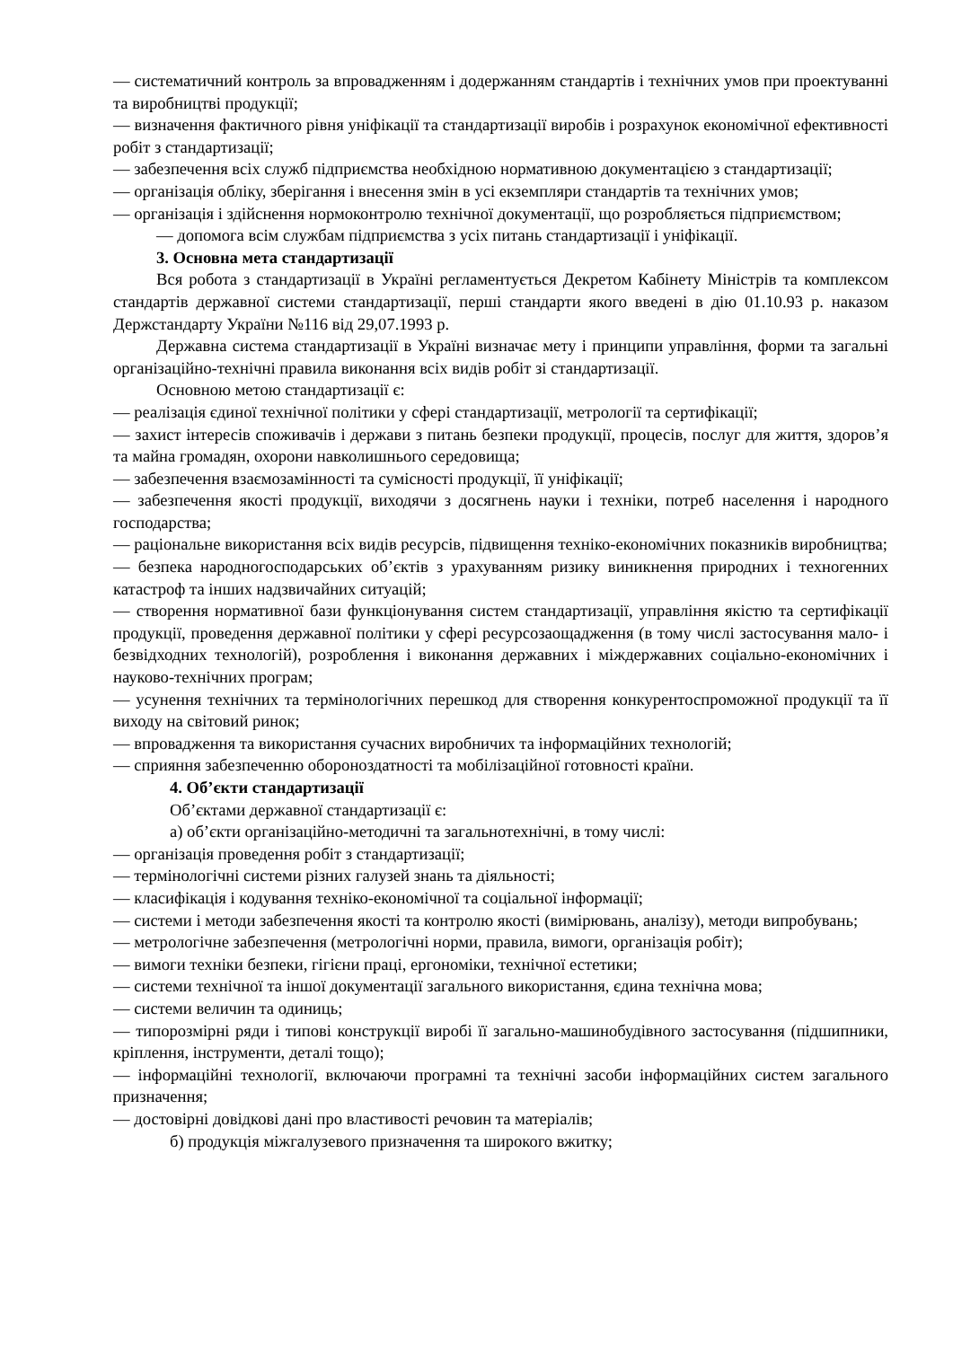— систематичний контроль за впровадженням і додержанням стандартів і технічних умов при проектуванні та виробництві продукції;
— визначення фактичного рівня уніфікації та стандартизації виробів і розрахунок економічної ефективності робіт з стандартизації;
— забезпечення всіх служб підприємства необхідною нормативною документацією з стандартизації;
— організація обліку, зберігання і внесення змін в усі екземпляри стандартів та технічних умов;
— організація і здійснення нормоконтролю технічної документації, що розробляється підприємством;
— допомога всім службам підприємства з усіх питань стандартизації і уніфікації.
3. Основна мета стандартизації
Вся робота з стандартизації в Україні регламентується Декретом Кабінету Міністрів та комплексом стандартів державної системи стандартизації, перші стандарти якого введені в дію 01.10.93 р. наказом Держстандарту України №116 від 29,07.1993 р.
Державна система стандартизації в Україні визначає мету і принципи управління, форми та загальні організаційно-технічні правила виконання всіх видів робіт зі стандартизації.
Основною метою стандартизації є:
— реалізація єдиної технічної політики у сфері стандартизації, метрології та сертифікації;
— захист інтересів споживачів і держави з питань безпеки продукції, процесів, послуг для життя, здоров’я та майна громадян, охорони навколишнього середовища;
— забезпечення взаємозамінності та сумісності продукції, її уніфікації;
— забезпечення якості продукції, виходячи з досягнень науки і техніки, потреб населення і народного господарства;
— раціональне використання всіх видів ресурсів, підвищення техніко-економічних показників виробництва;
— безпека народногосподарських об’єктів з урахуванням ризику виникнення природних і техногенних катастроф та інших надзвичайних ситуацій;
— створення нормативної бази функціонування систем стандартизації, управління якістю та сертифікації продукції, проведення державної політики у сфері ресурсозаощадження (в тому числі застосування мало- і безвідходних технологій), розроблення і виконання державних і міждержавних соціально-економічних і науково-технічних програм;
— усунення технічних та термінологічних перешкод для створення конкурентоспроможної продукції та її виходу на світовий ринок;
— впровадження та використання сучасних виробничих та інформаційних технологій;
— сприяння забезпеченню обороноздатності та мобілізаційної готовності країни.
4. Об’єкти стандартизації
Об’єктами державної стандартизації є:
а) об’єкти організаційно-методичні та загальнотехнічні, в тому числі:
— організація проведення робіт з стандартизації;
— термінологічні системи різних галузей знань та діяльності;
— класифікація і кодування техніко-економічної та соціальної інформації;
— системи і методи забезпечення якості та контролю якості (вимірювань, аналізу), методи випробувань;
— метрологічне забезпечення (метрологічні норми, правила, вимоги, організація робіт);
— вимоги техніки безпеки, гігієни праці, ергономіки, технічної естетики;
— системи технічної та іншої документації загального використання, єдина технічна мова;
— системи величин та одиниць;
— типорозмірні ряди і типові конструкції виробі її загально-машинобудівного застосування (підшипники, кріплення, інструменти, деталі тощо);
— інформаційні технології, включаючи програмні та технічні засоби інформаційних систем загального призначення;
— достовірні довідкові дані про властивості речовин та матеріалів;
б) продукція міжгалузевого призначення та широкого вжитку;